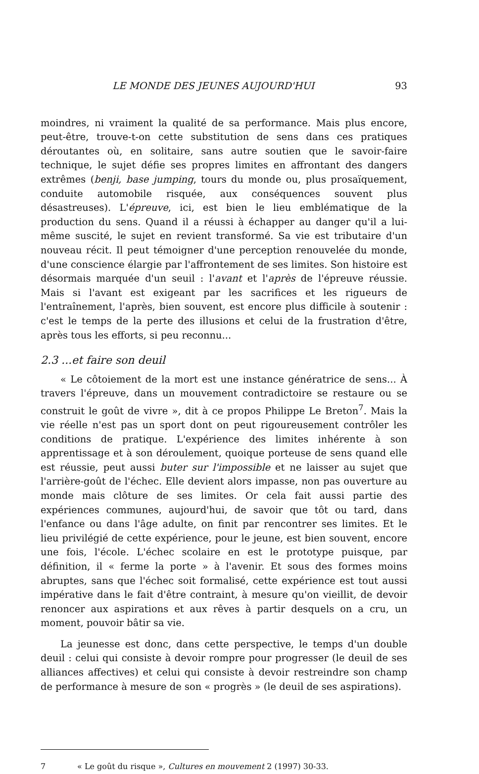LE MONDE DES JEUNES AUJOURD'HUI 93
moindres, ni vraiment la qualité de sa performance. Mais plus encore, peut-être, trouve-t-on cette substitution de sens dans ces pratiques déroutantes où, en solitaire, sans autre soutien que le savoir-faire technique, le sujet défie ses propres limites en affrontant des dangers extrêmes (benji, base jumping, tours du monde ou, plus prosaïquement, conduite automobile risquée, aux conséquences souvent plus désastreuses). L'épreuve, ici, est bien le lieu emblématique de la production du sens. Quand il a réussi à échapper au danger qu'il a lui-même suscité, le sujet en revient transformé. Sa vie est tributaire d'un nouveau récit. Il peut témoigner d'une perception renouvelée du monde, d'une conscience élargie par l'affrontement de ses limites. Son histoire est désormais marquée d'un seuil : l'avant et l'après de l'épreuve réussie. Mais si l'avant est exigeant par les sacrifices et les rigueurs de l'entraînement, l'après, bien souvent, est encore plus difficile à soutenir : c'est le temps de la perte des illusions et celui de la frustration d'être, après tous les efforts, si peu reconnu...
2.3 ...et faire son deuil
« Le côtoiement de la mort est une instance génératrice de sens... À travers l'épreuve, dans un mouvement contradictoire se restaure ou se construit le goût de vivre », dit à ce propos Philippe Le Breton<sup>7</sup>. Mais la vie réelle n'est pas un sport dont on peut rigoureusement contrôler les conditions de pratique. L'expérience des limites inhérente à son apprentissage et à son déroulement, quoique porteuse de sens quand elle est réussie, peut aussi buter sur l'impossible et ne laisser au sujet que l'arrière-goût de l'échec. Elle devient alors impasse, non pas ouverture au monde mais clôture de ses limites. Or cela fait aussi partie des expériences communes, aujourd'hui, de savoir que tôt ou tard, dans l'enfance ou dans l'âge adulte, on finit par rencontrer ses limites. Et le lieu privilégié de cette expérience, pour le jeune, est bien souvent, encore une fois, l'école. L'échec scolaire en est le prototype puisque, par définition, il « ferme la porte » à l'avenir. Et sous des formes moins abruptes, sans que l'échec soit formalisé, cette expérience est tout aussi impérative dans le fait d'être contraint, à mesure qu'on vieillit, de devoir renoncer aux aspirations et aux rêves à partir desquels on a cru, un moment, pouvoir bâtir sa vie.
La jeunesse est donc, dans cette perspective, le temps d'un double deuil : celui qui consiste à devoir rompre pour progresser (le deuil de ses alliances affectives) et celui qui consiste à devoir restreindre son champ de performance à mesure de son « progrès » (le deuil de ses aspirations).
7 « Le goût du risque », Cultures en mouvement 2 (1997) 30-33.